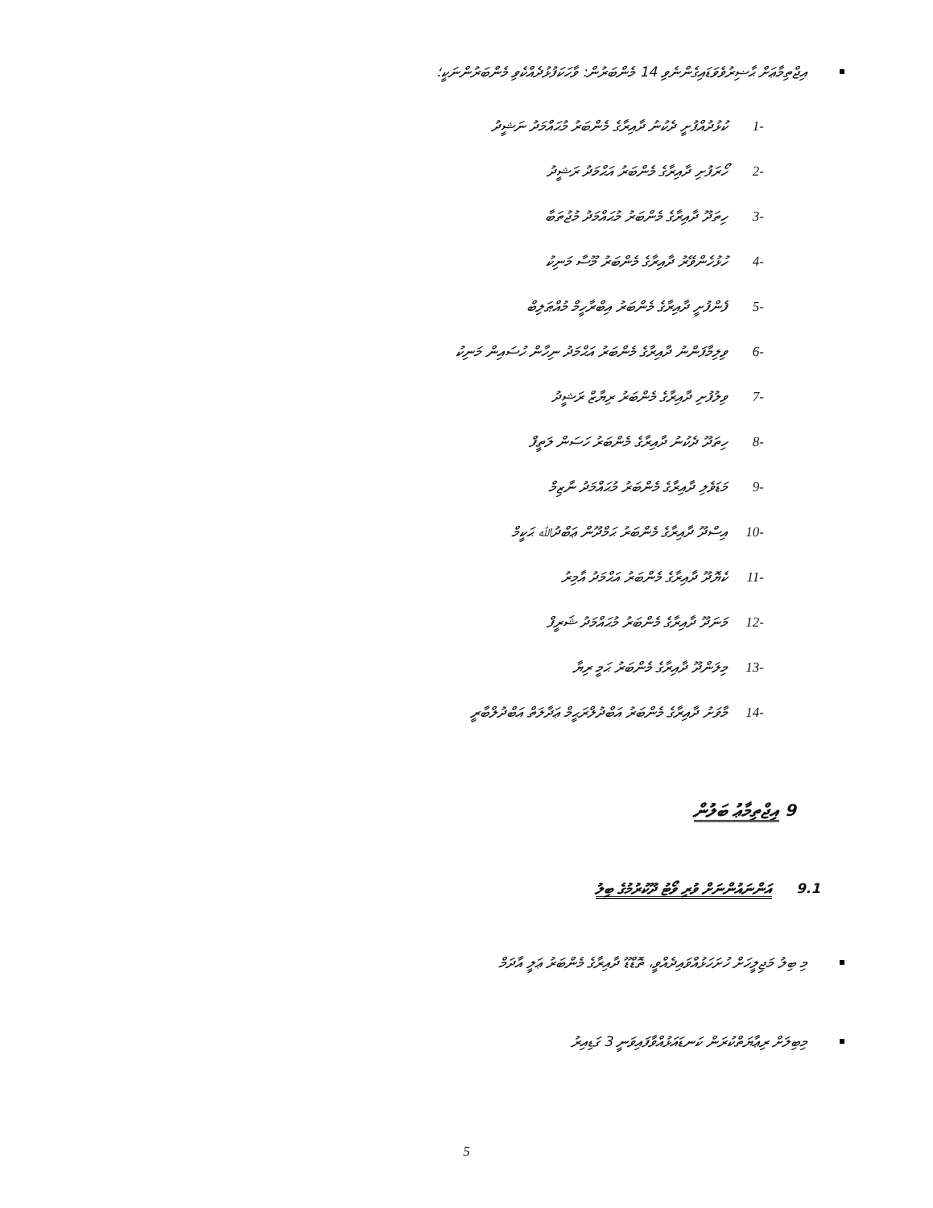އިޖްތިމާޢަށް ޙާޟިރުވެވަޑައިގެންނެވި 14 މެންބަރުން: ވާހަކަފުޅުދެއްކެވި މެންބަރުންނަކީ؛
-1 ކުޅުދުއްފުށީ ދެކުނު ދާއިރާގެ މެންބަރު މުޙައްމަދު ނަޝީދު
-2 ހޯރަފުށި ދާއިރާގެ މެންބަރު އަޙްމަދު ރަޝީދު
-3 ހިތަދޫ ދާއިރާގެ މެންބަރު މުޙައްމަދު މުޖުތަބާ
-4 ހުޅުހެންވޭރު ދާއިރާގެ މެންބަރު މޫސާ މަނިކު
-5 ފެންފުށީ ދާއިރާގެ މެންބަރު އިބްރާހީމް މުއްޠަލިބް
-6 ވިލިމާފަންނު ދާއިރާގެ މެންބަރު އަޙްމަދު ނިހާން ހުސައިން މަނިކު
-7 ވިލުފުށި ދާއިރާގެ މެންބަރު ރިޔާޒް ރަޝީދު
-8 ހިތަދޫ ދެކުނު ދާއިރާގެ މެންބަރު ހަސަން ލަތީފް
-9 މަޑަވެލި ދާއިރާގެ މެންބަރު މުޙައްމަދު ނާޒިމް
-10 އިސްދޫ ދާއިރާގެ މެންބަރު ޙަމްދޫން ޢަބްދުﷲ ޙަކީމް
-11 ކެޔޮދޫ ދާއިރާގެ މެންބަރު އަޙްމަދު އާމިރު
-12 މަނަދޫ ދާއިރާގެ މެންބަރު މުޙައްމަދު ޝަރީފް
-13 މިލަންދޫ ދާއިރާގެ މެންބަރު ޙަމީ ރިޔާ
-14 މާވަށު ދާއިރާގެ މެންބަރު އަބްދުލްރަޙީމް ޢަދާލަތް އަބްދުލްބާރީ
9 އިޖްތިމާޢު ބަލުން
9.1 އަންނައުންނަށް ވުރި ވޯޓު ދޫކުރުމުގެ ބިލު
މި ބިލު މަޖިލީހަށް ހުށަހަޅުއްވައިދެއްވީ، ތޮޑްޑޫ ދާއިރާގެ މެންބަރު ޢަލީ އާދަމް
މިބިލަށް ރިޢާޔަތްކުރަން ކަނޑައަޅުއްވާފައިވަނީ 3 ގަޑިއިރު
5